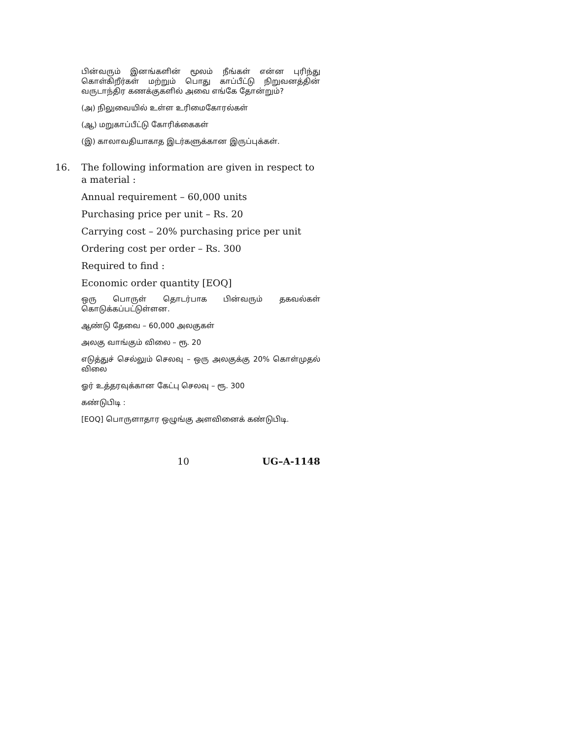பின்வரும் இனங்களின் மூலம் நீங்கள் என்ன புரிந்து கொள்கிறீர்கள் மற்றும் பொது காப்பீட்டு நிறுவனத்தின் வருடாந்திர கணக்குகளில் அவை எங்கே தோன்றும்?
(அ) நிலுவையில் உள்ள உரிமைகோரல்கள்
(ஆ) மறுகாப்பீட்டு கோரிக்கைகள்
(இ) காலாவதியாகாத இடர்களுக்கான இருப்புக்கள்.
16. The following information are given in respect to a material :
Annual requirement – 60,000 units
Purchasing price per unit – Rs. 20
Carrying cost – 20% purchasing price per unit
Ordering cost per order – Rs. 300
Required to find :
Economic order quantity [EOQ]
ஒரு பொருள் தொடர்பாக பின்வரும் தகவல்கள் கொடுக்கப்பட்டுள்ளன.
ஆண்டு தேவை – 60,000 அலகுகள்
அலகு வாங்கும் விலை – ரூ. 20
எடுத்துச் செல்லும் செலவு – ஒரு அலகுக்கு 20% கொள்முதல் விலை
ஓர் உத்தரவுக்கான கேட்பு செலவு – ரூ. 300
கண்டுபிடி :
[EOQ] பொருளாதார ஒழுங்கு அளவினைக் கண்டுபிடி.
10 UG–A-1148